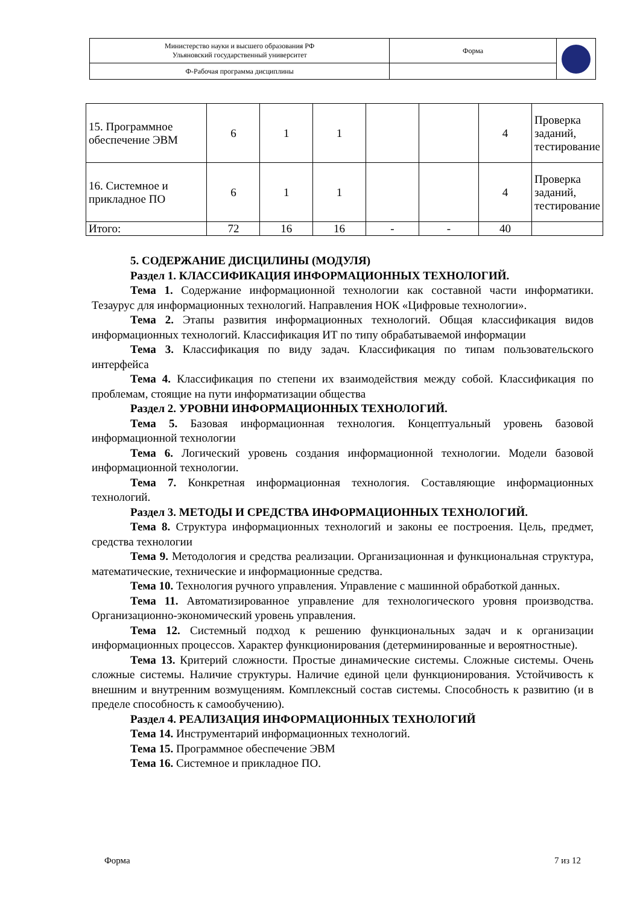| Министерство науки и высшего образования РФ Ульяновский государственный университет | Форма | |
| Ф-Рабочая программа дисциплины | | |
| 15. Программное обеспечение ЭВМ | 6 | 1 | 1 | | | 4 | Проверка заданий, тестирование |
| 16. Системное и прикладное ПО | 6 | 1 | 1 | | | 4 | Проверка заданий, тестирование |
| Итого: | 72 | 16 | 16 | - | - | 40 | |
5. СОДЕРЖАНИЕ ДИСЦИЛИНЫ (МОДУЛЯ)
Раздел 1. КЛАССИФИКАЦИЯ ИНФОРМАЦИОННЫХ ТЕХНОЛОГИЙ.
Тема 1. Содержание информационной технологии как составной части информатики. Тезаурус для информационных технологий. Направления НОК «Цифровые технологии».
Тема 2. Этапы развития информационных технологий. Общая классификация видов информационных технологий. Классификация ИТ по типу обрабатываемой информации
Тема 3. Классификация по виду задач. Классификация по типам пользовательского интерфейса
Тема 4. Классификация по степени их взаимодействия между собой. Классификация по проблемам, стоящие на пути информатизации общества
Раздел 2. УРОВНИ ИНФОРМАЦИОННЫХ ТЕХНОЛОГИЙ.
Тема 5. Базовая информационная технология. Концептуальный уровень базовой информационной технологии
Тема 6. Логический уровень создания информационной технологии. Модели базовой информационной технологии.
Тема 7. Конкретная информационная технология. Составляющие информационных технологий.
Раздел 3. МЕТОДЫ И СРЕДСТВА ИНФОРМАЦИОННЫХ ТЕХНОЛОГИЙ.
Тема 8. Структура информационных технологий и законы ее построения. Цель, предмет, средства технологии
Тема 9. Методология и средства реализации. Организационная и функциональная структура, математические, технические и информационные средства.
Тема 10. Технология ручного управления. Управление с машинной обработкой данных.
Тема 11. Автоматизированное управление для технологического уровня производства. Организационно-экономический уровень управления.
Тема 12. Системный подход к решению функциональных задач и к организации информационных процессов. Характер функционирования (детерминированные и вероятностные).
Тема 13. Критерий сложности. Простые динамические системы. Сложные системы. Очень сложные системы. Наличие структуры. Наличие единой цели функционирования. Устойчивость к внешним и внутренним возмущениям. Комплексный состав системы. Способность к развитию (и в пределе способность к самообучению).
Раздел 4. РЕАЛИЗАЦИЯ ИНФОРМАЦИОННЫХ ТЕХНОЛОГИЙ
Тема 14. Инструментарий информационных технологий.
Тема 15. Программное обеспечение ЭВМ
Тема 16. Системное и прикладное ПО.
Форма 7 из 12